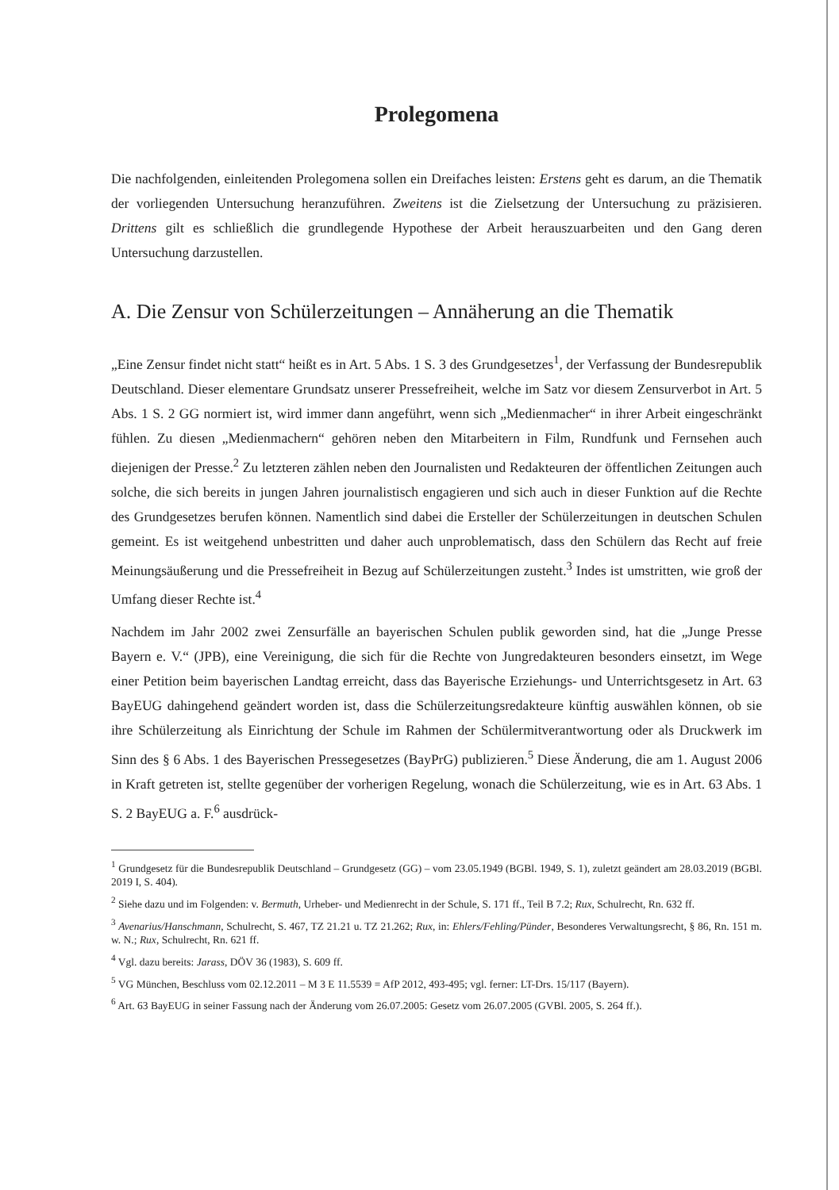Prolegomena
Die nachfolgenden, einleitenden Prolegomena sollen ein Dreifaches leisten: Erstens geht es darum, an die Thematik der vorliegenden Untersuchung heranzuführen. Zweitens ist die Zielsetzung der Untersuchung zu präzisieren. Drittens gilt es schließlich die grundlegende Hypothese der Arbeit herauszuarbeiten und den Gang deren Untersuchung darzustellen.
A. Die Zensur von Schülerzeitungen – Annäherung an die Thematik
„Eine Zensur findet nicht statt“ heißt es in Art. 5 Abs. 1 S. 3 des Grundgesetzes<sup>1</sup>, der Verfassung der Bundesrepublik Deutschland. Dieser elementare Grundsatz unserer Pressefreiheit, welche im Satz vor diesem Zensurverbot in Art. 5 Abs. 1 S. 2 GG normiert ist, wird immer dann angeführt, wenn sich „Medienmacher“ in ihrer Arbeit eingeschränkt fühlen. Zu diesen „Medienmachern“ gehören neben den Mitarbeitern in Film, Rundfunk und Fernsehen auch diejenigen der Presse.<sup>2</sup> Zu letzteren zählen neben den Journalisten und Redakteuren der öffentlichen Zeitungen auch solche, die sich bereits in jungen Jahren journalistisch engagieren und sich auch in dieser Funktion auf die Rechte des Grundgesetzes berufen können. Namentlich sind dabei die Ersteller der Schülerzeitungen in deutschen Schulen gemeint. Es ist weitgehend unbestritten und daher auch unproblematisch, dass den Schülern das Recht auf freie Meinungsäußerung und die Pressefreiheit in Bezug auf Schülerzeitungen zusteht.<sup>3</sup> Indes ist umstritten, wie groß der Umfang dieser Rechte ist.<sup>4</sup>
Nachdem im Jahr 2002 zwei Zensurfälle an bayerischen Schulen publik geworden sind, hat die „Junge Presse Bayern e. V.“ (JPB), eine Vereinigung, die sich für die Rechte von Jungredakteuren besonders einsetzt, im Wege einer Petition beim bayerischen Landtag erreicht, dass das Bayerische Erziehungs- und Unterrichtsgesetz in Art. 63 BayEUG dahingehend geändert worden ist, dass die Schülerzeitungsredakteure künftig auswählen können, ob sie ihre Schülerzeitung als Einrichtung der Schule im Rahmen der Schülermitverantwortung oder als Druckwerk im Sinn des § 6 Abs. 1 des Bayerischen Pressegesetzes (BayPrG) publizieren.<sup>5</sup> Diese Änderung, die am 1. August 2006 in Kraft getreten ist, stellte gegenüber der vorherigen Regelung, wonach die Schülerzeitung, wie es in Art. 63 Abs. 1 S. 2 BayEUG a. F.<sup>6</sup> ausdrück-
<sup>1</sup> Grundgesetz für die Bundesrepublik Deutschland – Grundgesetz (GG) – vom 23.05.1949 (BGBl. 1949, S. 1), zuletzt geändert am 28.03.2019 (BGBl. 2019 I, S. 404).
<sup>2</sup> Siehe dazu und im Folgenden: v. Bermuth, Urheber- und Medienrecht in der Schule, S. 171 ff., Teil B 7.2; Rux, Schulrecht, Rn. 632 ff.
<sup>3</sup> Avenarius/Hanschmann, Schulrecht, S. 467, TZ 21.21 u. TZ 21.262; Rux, in: Ehlers/Fehling/Pünder, Besonderes Verwaltungsrecht, § 86, Rn. 151 m. w. N.; Rux, Schulrecht, Rn. 621 ff.
<sup>4</sup> Vgl. dazu bereits: Jarass, DÖV 36 (1983), S. 609 ff.
<sup>5</sup> VG München, Beschluss vom 02.12.2011 – M 3 E 11.5539 = AfP 2012, 493-495; vgl. ferner: LT-Drs. 15/117 (Bayern).
<sup>6</sup> Art. 63 BayEUG in seiner Fassung nach der Änderung vom 26.07.2005: Gesetz vom 26.07.2005 (GVBl. 2005, S. 264 ff.).